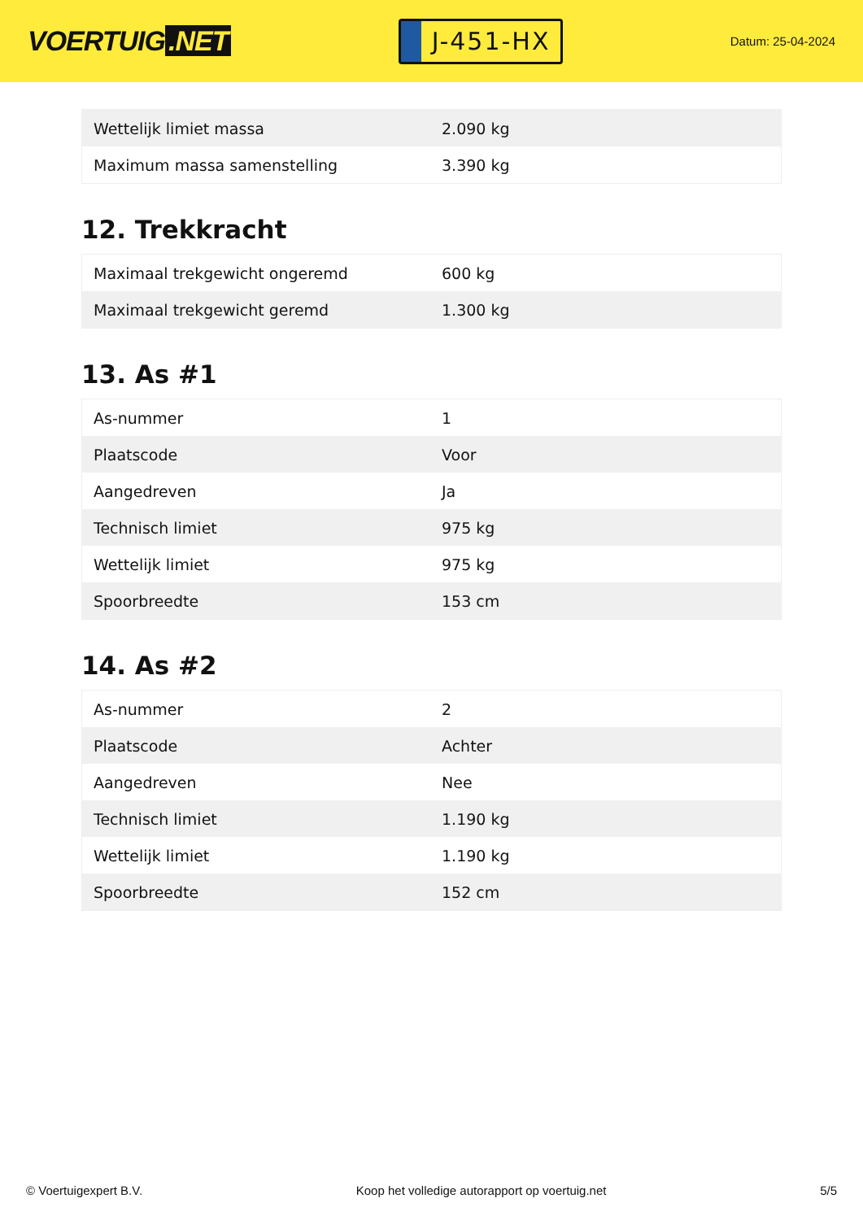VOERTUIG.NET
J-451-HX
Datum: 25-04-2024
| Wettelijk limiet massa | 2.090 kg |
| Maximum massa samenstelling | 3.390 kg |
12. Trekkracht
| Maximaal trekgewicht ongeremd | 600 kg |
| Maximaal trekgewicht geremd | 1.300 kg |
13. As #1
| As-nummer | 1 |
| Plaatscode | Voor |
| Aangedreven | Ja |
| Technisch limiet | 975 kg |
| Wettelijk limiet | 975 kg |
| Spoorbreedte | 153 cm |
14. As #2
| As-nummer | 2 |
| Plaatscode | Achter |
| Aangedreven | Nee |
| Technisch limiet | 1.190 kg |
| Wettelijk limiet | 1.190 kg |
| Spoorbreedte | 152 cm |
© Voertuigexpert B.V. Koop het volledige autorapport op voertuig.net 5/5